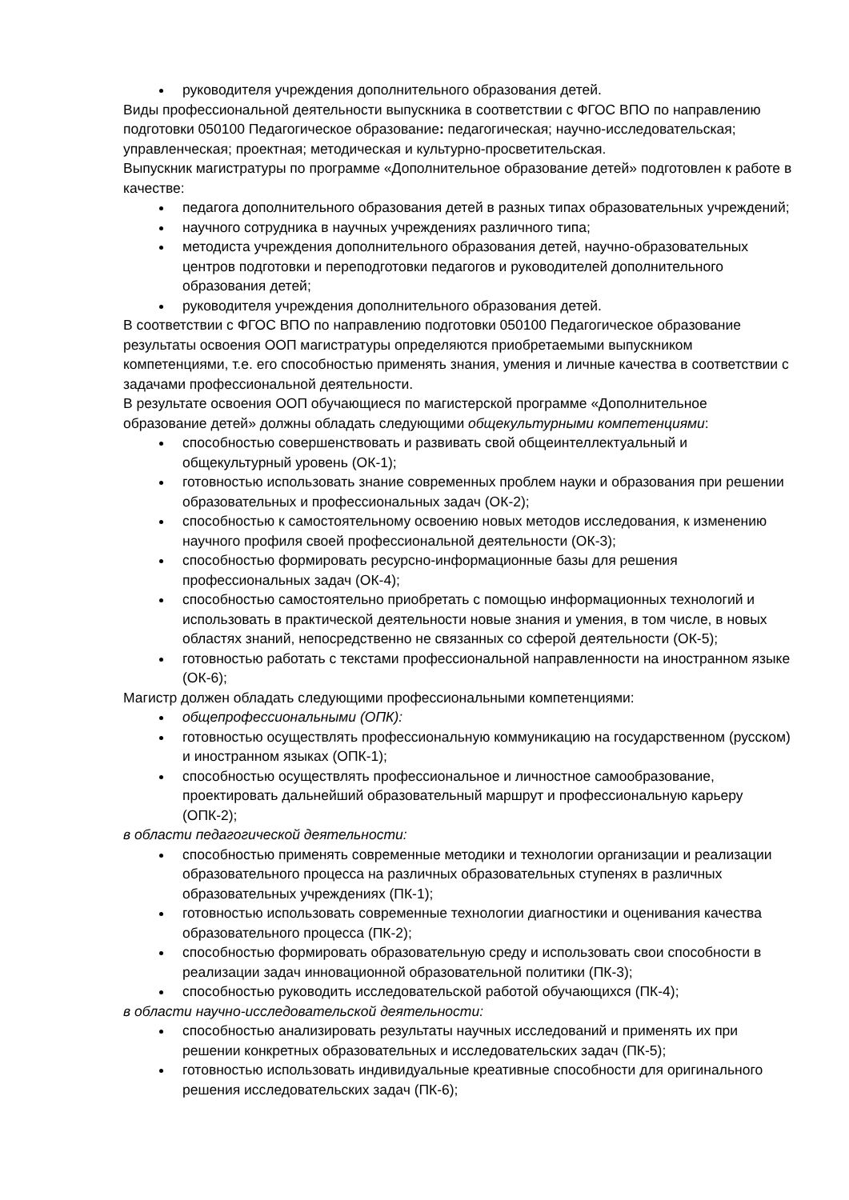руководителя учреждения дополнительного образования детей.
Виды профессиональной деятельности выпускника в соответствии с ФГОС ВПО по направлению подготовки 050100 Педагогическое образование: педагогическая; научно-исследовательская; управленческая; проектная; методическая и культурно-просветительская.
Выпускник магистратуры по программе «Дополнительное образование детей» подготовлен к работе в качестве:
педагога дополнительного образования детей в разных типах образовательных учреждений;
научного сотрудника в научных учреждениях различного типа;
методиста учреждения дополнительного образования детей, научно-образовательных центров подготовки и переподготовки педагогов и руководителей дополнительного образования детей;
руководителя учреждения дополнительного образования детей.
В соответствии с ФГОС ВПО по направлению подготовки 050100 Педагогическое образование результаты освоения ООП магистратуры определяются приобретаемыми выпускником компетенциями, т.е. его способностью применять знания, умения и личные качества в соответствии с задачами профессиональной деятельности.
В результате освоения ООП обучающиеся по магистерской программе «Дополнительное образование детей» должны обладать следующими общекультурными компетенциями:
способностью совершенствовать и развивать свой общеинтеллектуальный и общекультурный уровень (ОК-1);
готовностью использовать знание современных проблем науки и образования при решении образовательных и профессиональных задач (ОК-2);
способностью к самостоятельному освоению новых методов исследования, к изменению научного профиля своей профессиональной деятельности (ОК-3);
способностью формировать ресурсно-информационные базы для решения профессиональных задач (ОК-4);
способностью самостоятельно приобретать с помощью информационных технологий и использовать в практической деятельности новые знания и умения, в том числе, в новых областях знаний, непосредственно не связанных со сферой деятельности (ОК-5);
готовностью работать с текстами профессиональной направленности на иностранном языке (ОК-6);
Магистр должен обладать следующими профессиональными компетенциями:
общепрофессиональными (ОПК):
готовностью осуществлять профессиональную коммуникацию на государственном (русском) и иностранном языках (ОПК-1);
способностью осуществлять профессиональное и личностное самообразование, проектировать дальнейший образовательный маршрут и профессиональную карьеру (ОПК-2);
в области педагогической деятельности:
способностью применять современные методики и технологии организации и реализации образовательного процесса на различных образовательных ступенях в различных образовательных учреждениях (ПК-1);
готовностью использовать современные технологии диагностики и оценивания качества образовательного процесса (ПК-2);
способностью формировать образовательную среду и использовать свои способности в реализации задач инновационной образовательной политики (ПК-3);
способностью руководить исследовательской работой обучающихся (ПК-4);
в области научно-исследовательской деятельности:
способностью анализировать результаты научных исследований и применять их при решении конкретных образовательных и исследовательских задач (ПК-5);
готовностью использовать индивидуальные креативные способности для оригинального решения исследовательских задач (ПК-6);